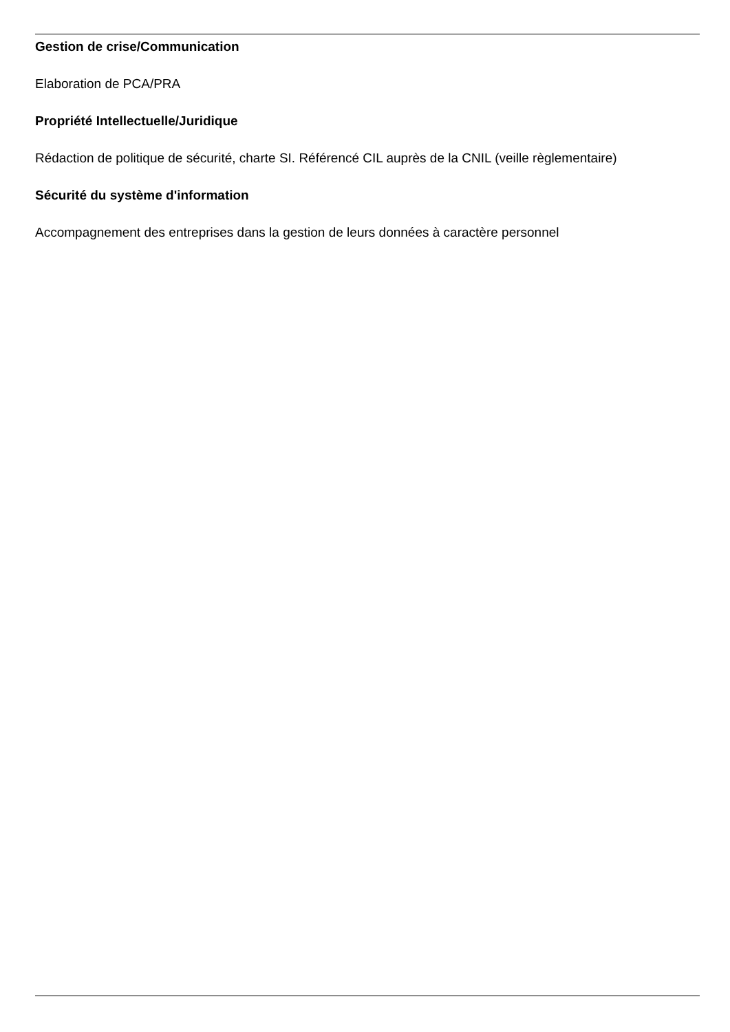Gestion de crise/Communication
Elaboration de PCA/PRA
Propriété Intellectuelle/Juridique
Rédaction de politique de sécurité, charte SI. Référencé CIL auprès de la CNIL (veille règlementaire)
Sécurité du système d'information
Accompagnement des entreprises dans la gestion de leurs données à caractère personnel